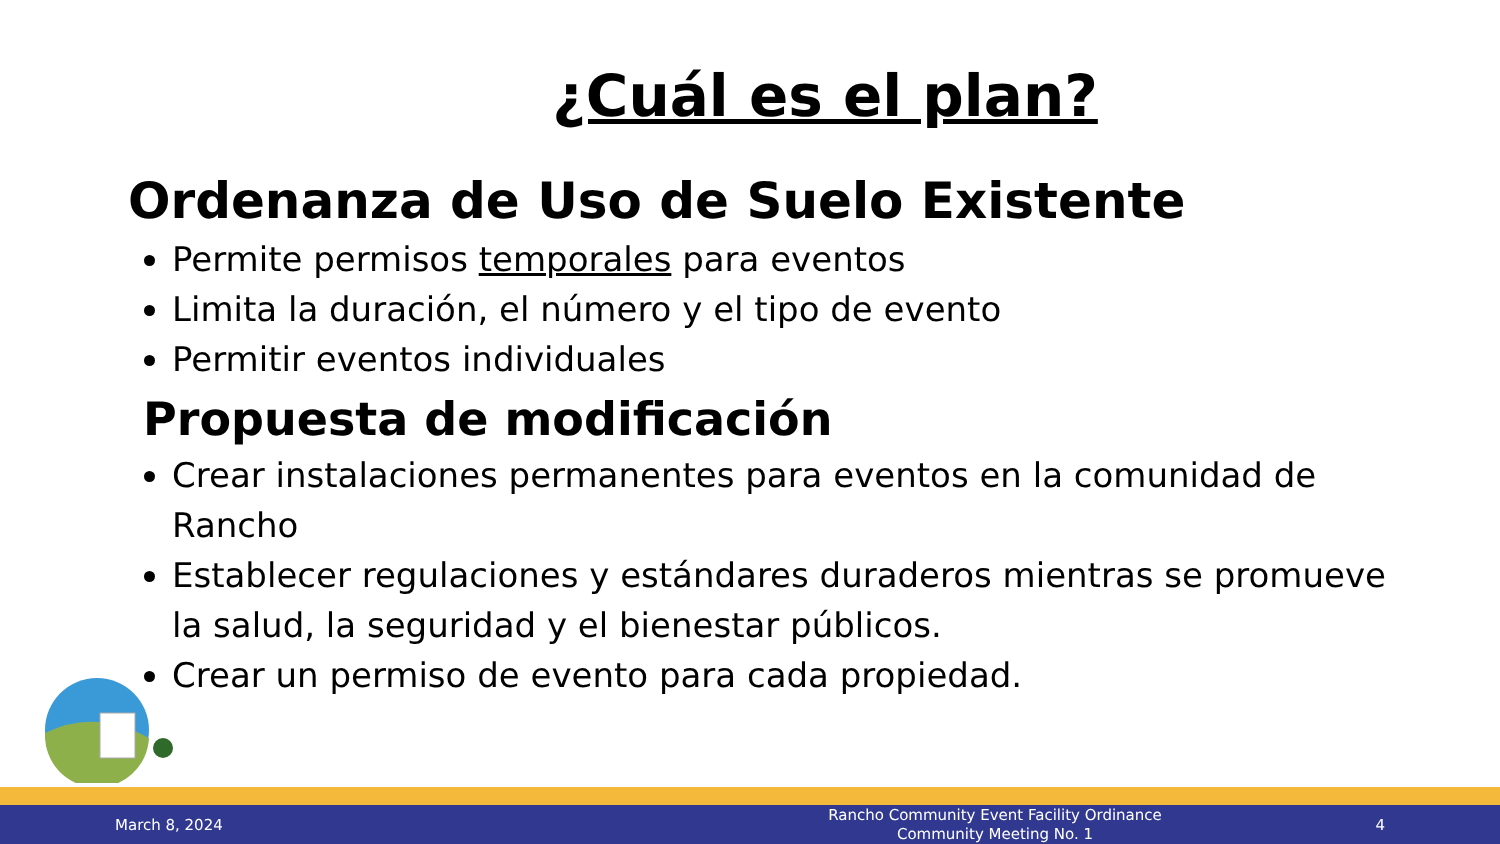¿Cuál es el plan?
Ordenanza de Uso de Suelo Existente
Permite permisos temporales para eventos
Limita la duración, el número y el tipo de evento
Permitir eventos individuales
Propuesta de modificación
Crear instalaciones permanentes para eventos en la comunidad de Rancho
Establecer regulaciones y estándares duraderos mientras se promueve la salud, la seguridad y el bienestar públicos.
Crear un permiso de evento para cada propiedad.
March 8, 2024
Rancho Community Event Facility Ordinance
Community Meeting No. 1
4